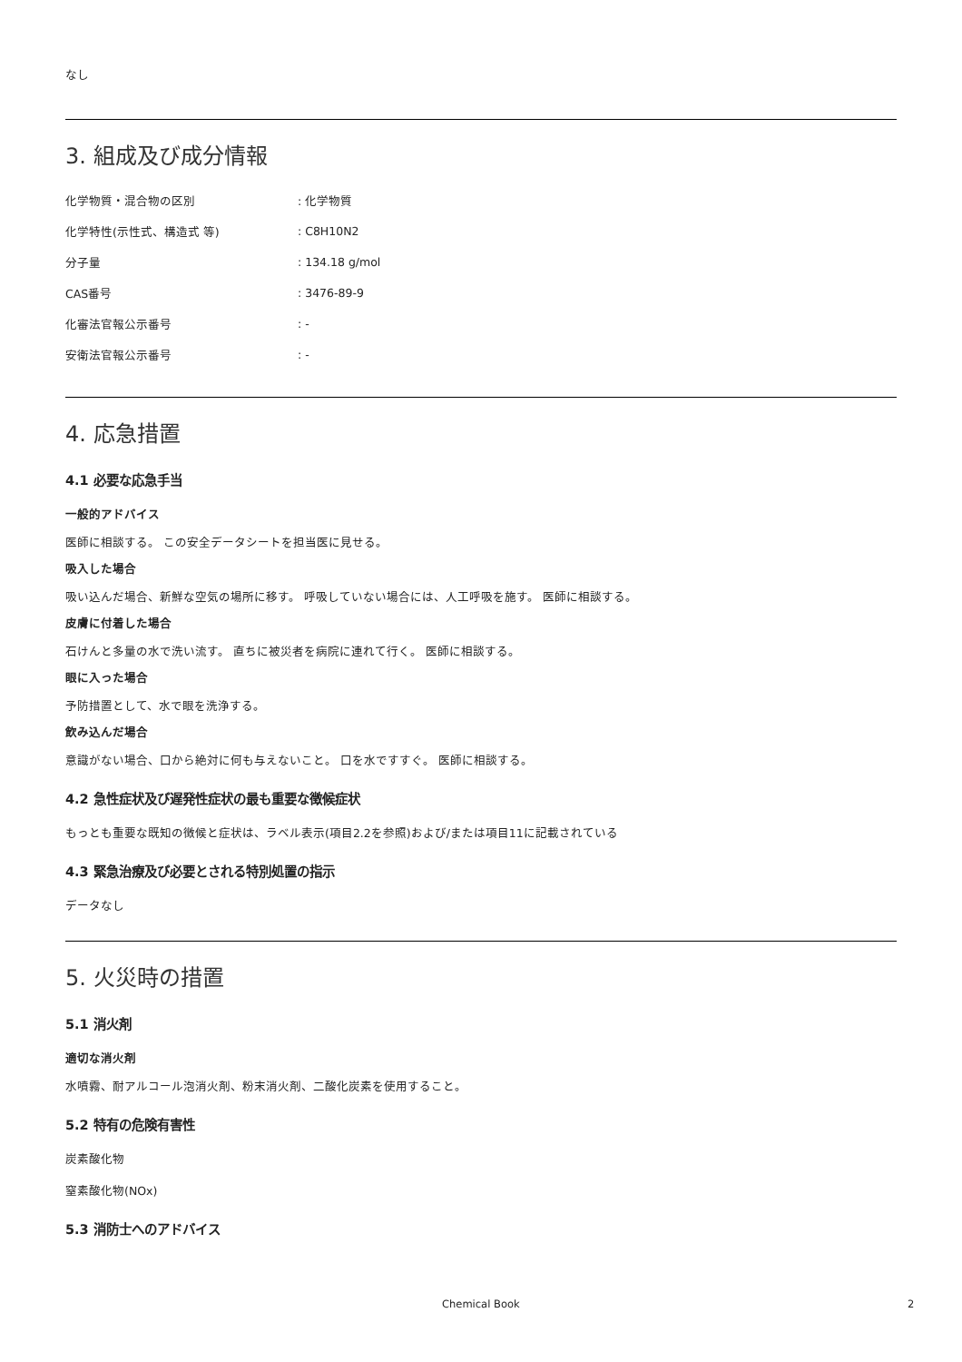なし
3. 組成及び成分情報
| 化学物質・混合物の区別 | : 化学物質 |
| 化学特性(示性式、構造式 等) | : C8H10N2 |
| 分子量 | : 134.18 g/mol |
| CAS番号 | : 3476-89-9 |
| 化審法官報公示番号 | : - |
| 安衛法官報公示番号 | : - |
4. 応急措置
4.1 必要な応急手当
一般的アドバイス
医師に相談する。 この安全データシートを担当医に見せる。
吸入した場合
吸い込んだ場合、新鮮な空気の場所に移す。 呼吸していない場合には、人工呼吸を施す。 医師に相談する。
皮膚に付着した場合
石けんと多量の水で洗い流す。 直ちに被災者を病院に連れて行く。 医師に相談する。
眼に入った場合
予防措置として、水で眼を洗浄する。
飲み込んだ場合
意識がない場合、口から絶対に何も与えないこと。 口を水ですすぐ。 医師に相談する。
4.2 急性症状及び遅発性症状の最も重要な徴候症状
もっとも重要な既知の徴候と症状は、ラベル表示(項目2.2を参照)および/または項目11に記載されている
4.3 緊急治療及び必要とされる特別処置の指示
データなし
5. 火災時の措置
5.1 消火剤
適切な消火剤
水噴霧、耐アルコール泡消火剤、粉末消火剤、二酸化炭素を使用すること。
5.2 特有の危険有害性
炭素酸化物
窒素酸化物(NOx)
5.3 消防士へのアドバイス
Chemical Book 2